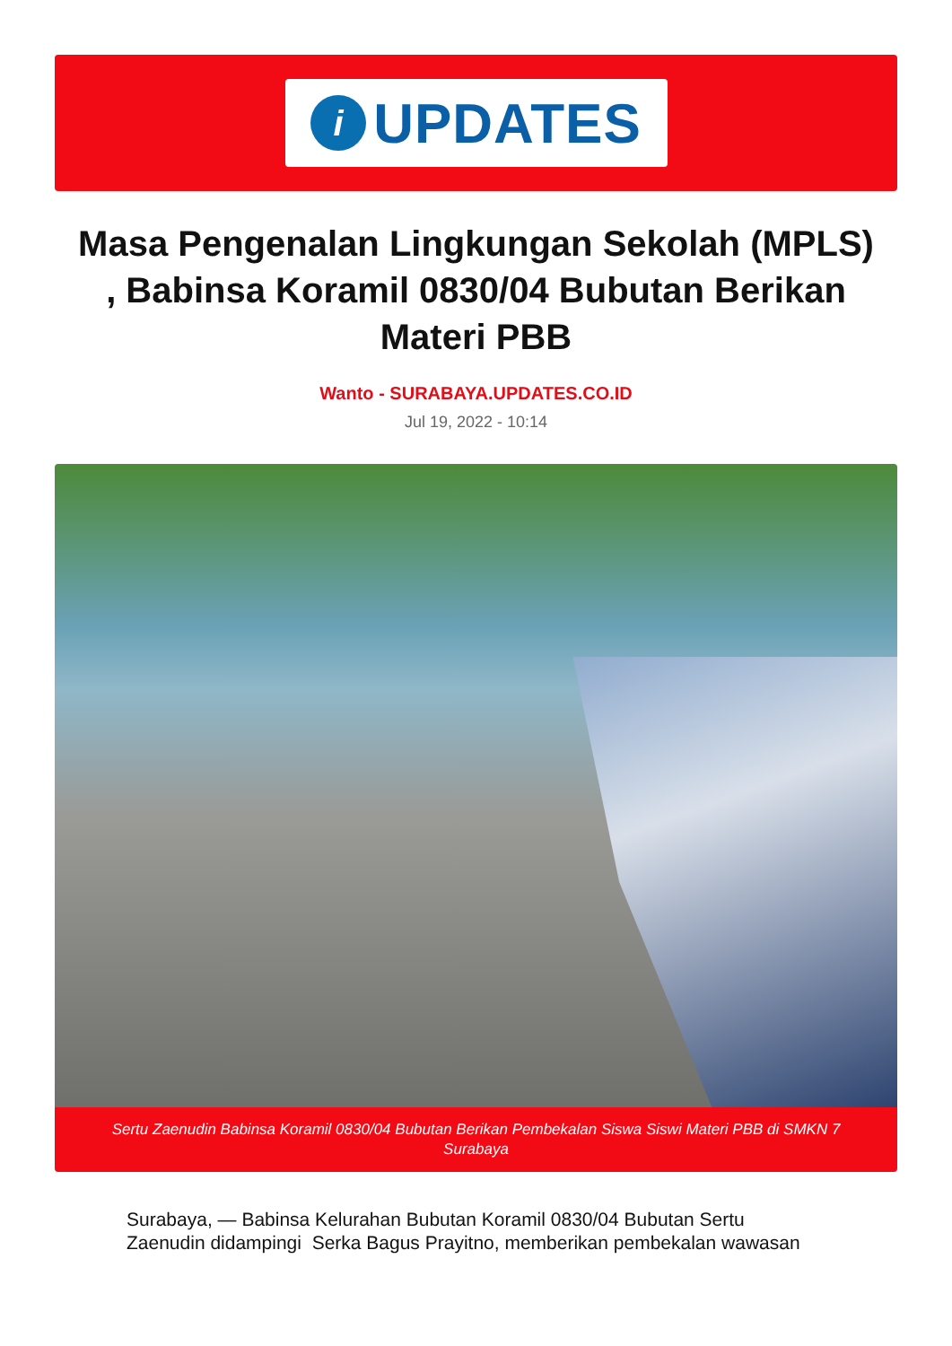i
UPDATES
Masa Pengenalan Lingkungan Sekolah (MPLS) , Babinsa Koramil 0830/04 Bubutan Berikan Materi PBB
Wanto - SURABAYA.UPDATES.CO.ID
Jul 19, 2022 - 10:14
Sertu Zaenudin Babinsa Koramil 0830/04 Bubutan Berikan Pembekalan Siswa Siswi Materi PBB di SMKN 7 Surabaya
Surabaya, — Babinsa Kelurahan Bubutan Koramil 0830/04 Bubutan Sertu Zaenudin didampingi Serka Bagus Prayitno, memberikan pembekalan wawasan